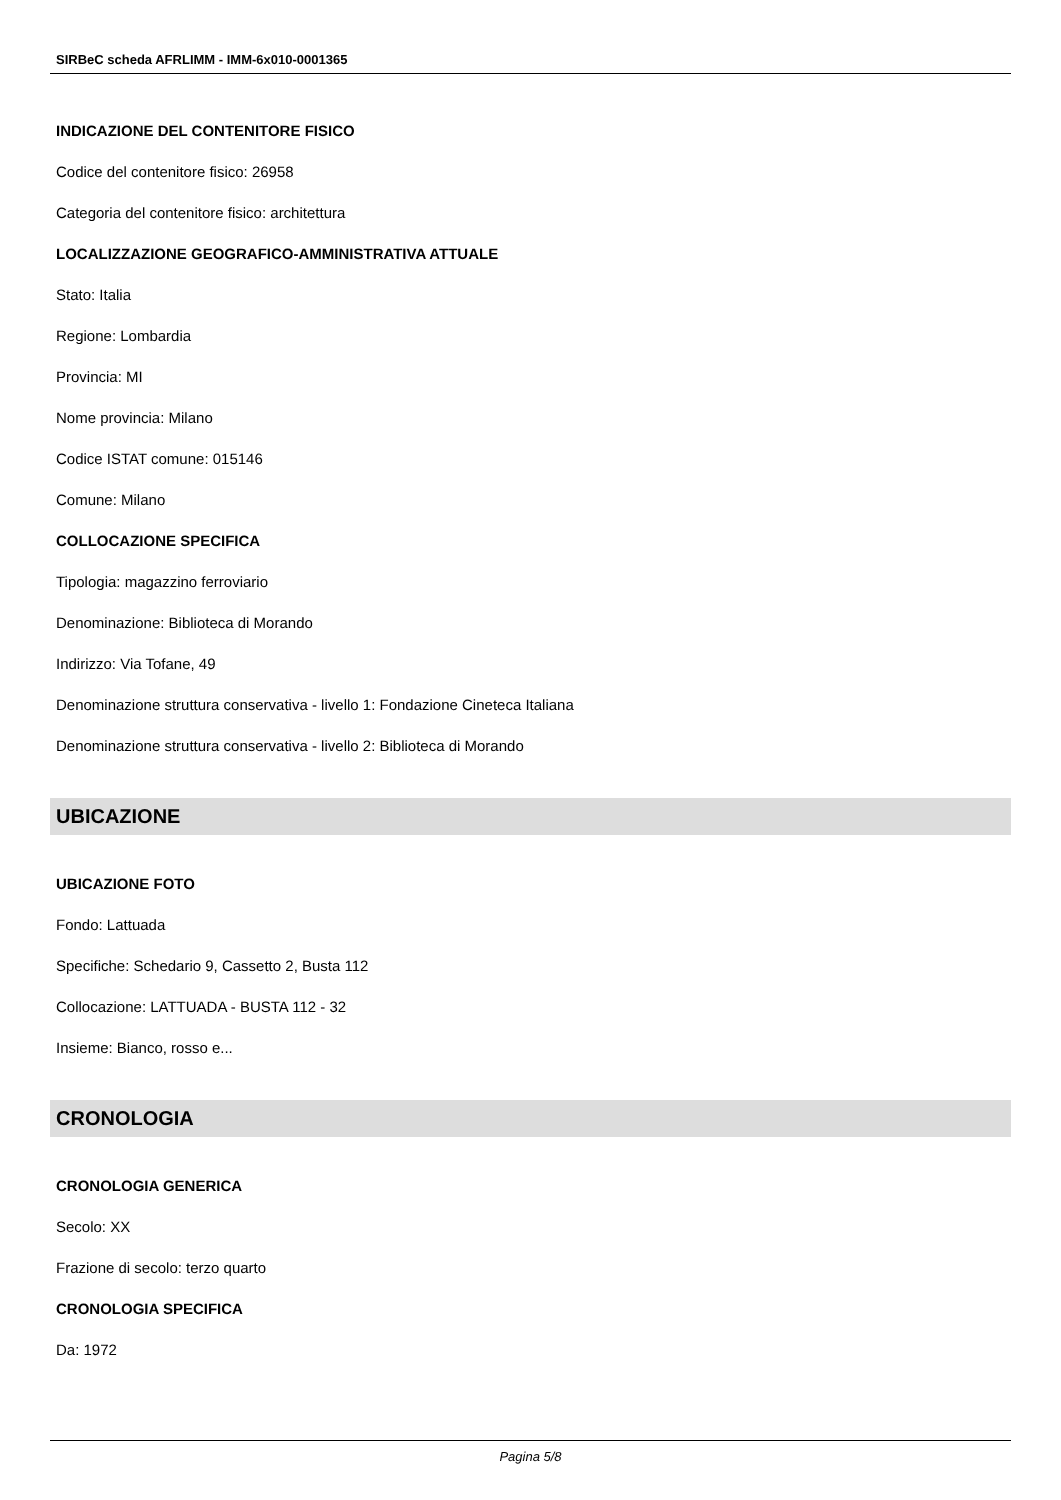SIRBeC scheda AFRLIMM - IMM-6x010-0001365
INDICAZIONE DEL CONTENITORE FISICO
Codice del contenitore fisico: 26958
Categoria del contenitore fisico: architettura
LOCALIZZAZIONE GEOGRAFICO-AMMINISTRATIVA ATTUALE
Stato: Italia
Regione: Lombardia
Provincia: MI
Nome provincia: Milano
Codice ISTAT comune: 015146
Comune: Milano
COLLOCAZIONE SPECIFICA
Tipologia: magazzino ferroviario
Denominazione: Biblioteca di Morando
Indirizzo: Via Tofane, 49
Denominazione struttura conservativa - livello 1: Fondazione Cineteca Italiana
Denominazione struttura conservativa - livello 2: Biblioteca di Morando
UBICAZIONE
UBICAZIONE FOTO
Fondo: Lattuada
Specifiche: Schedario 9, Cassetto 2, Busta 112
Collocazione: LATTUADA - BUSTA 112 - 32
Insieme: Bianco, rosso e...
CRONOLOGIA
CRONOLOGIA GENERICA
Secolo: XX
Frazione di secolo: terzo quarto
CRONOLOGIA SPECIFICA
Da: 1972
Pagina 5/8